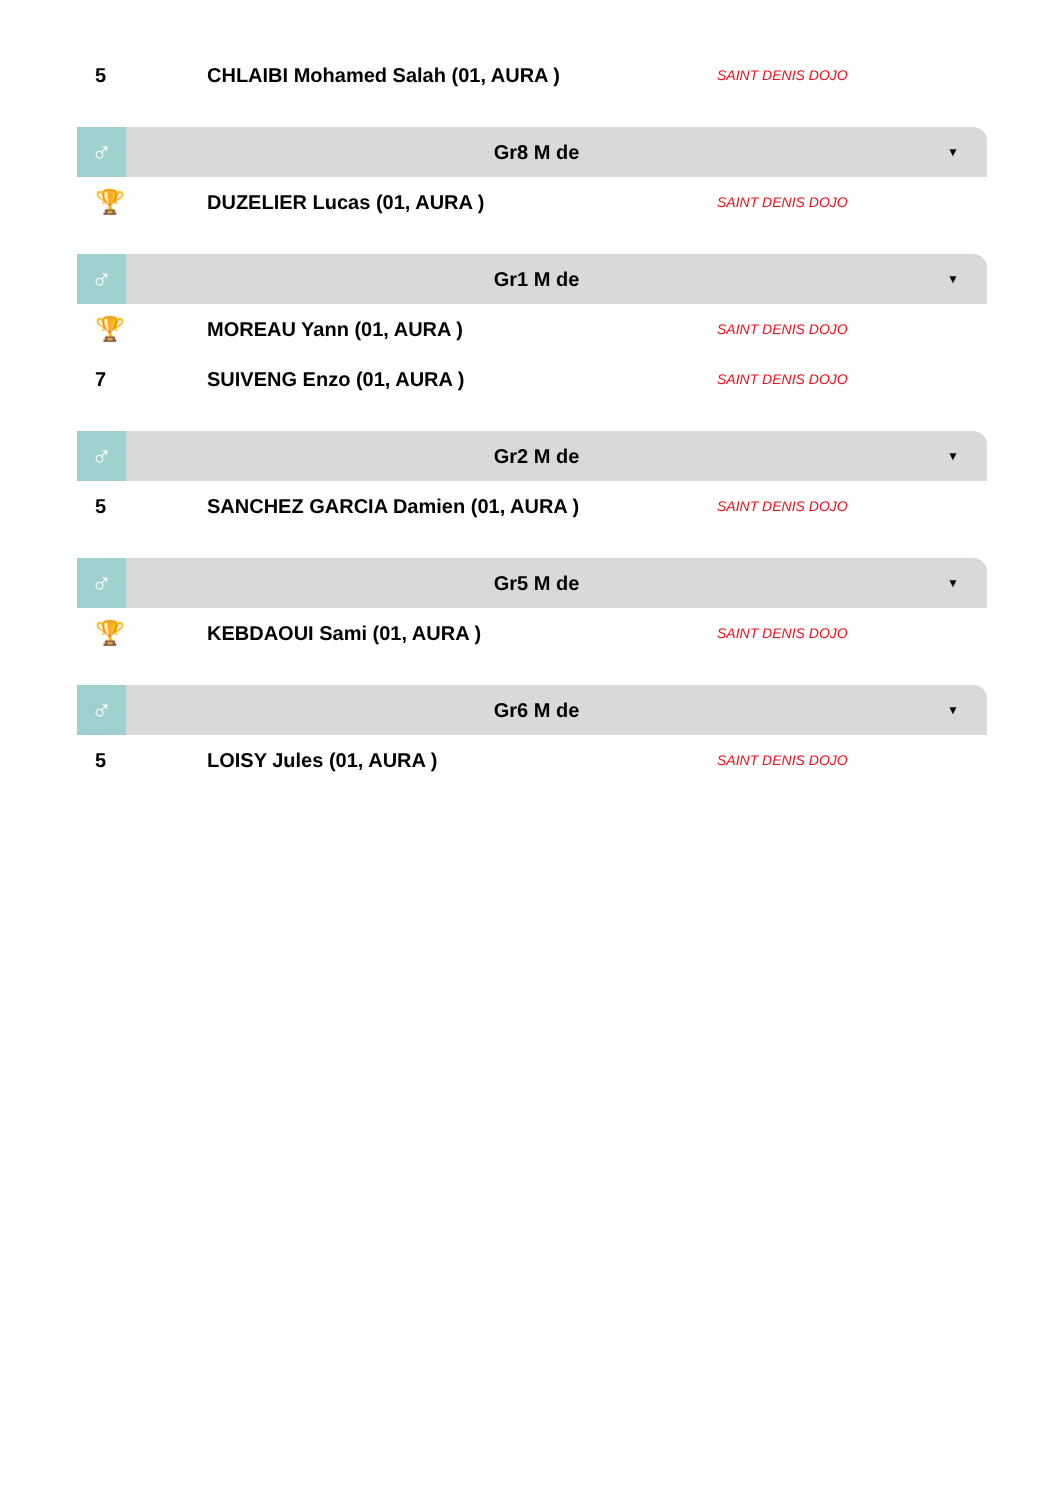5 CHLAIBI Mohamed Salah (01, AURA )
SAINT DENIS DOJO
♂
Gr8 M de
▼
🏆
DUZELIER Lucas (01, AURA )
SAINT DENIS DOJO
♂
Gr1 M de
▼
🏆
MOREAU Yann (01, AURA )
SAINT DENIS DOJO
7 SUIVENG Enzo (01, AURA )
SAINT DENIS DOJO
♂
Gr2 M de
▼
5 SANCHEZ GARCIA Damien (01, AURA )
SAINT DENIS DOJO
♂
Gr5 M de
▼
🏆
KEBDAOUI Sami (01, AURA )
SAINT DENIS DOJO
♂
Gr6 M de
▼
5 LOISY Jules (01, AURA )
SAINT DENIS DOJO